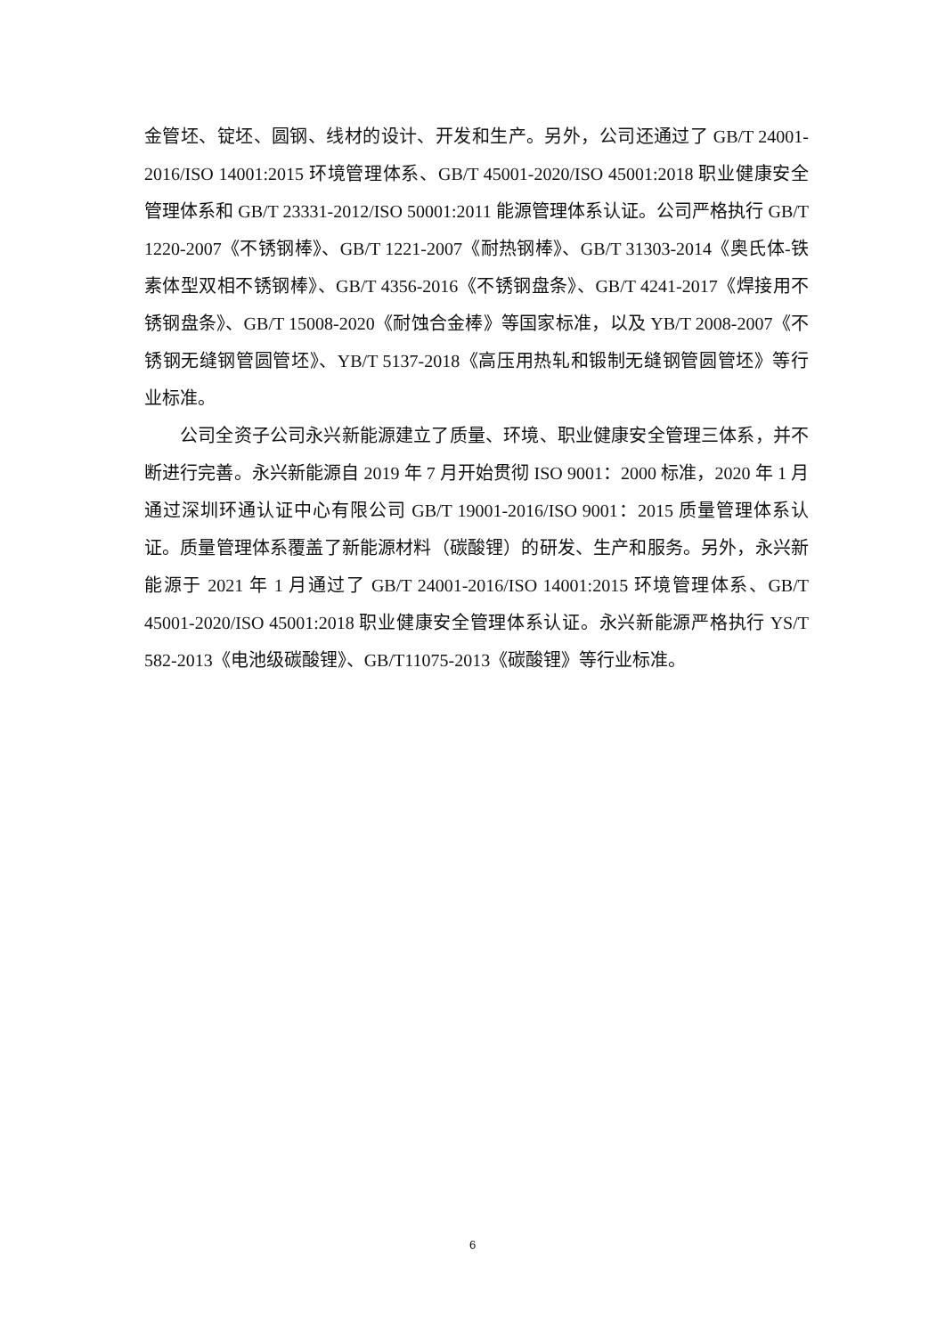金管坯、锭坯、圆钢、线材的设计、开发和生产。另外，公司还通过了 GB/T 24001-2016/ISO 14001:2015 环境管理体系、GB/T 45001-2020/ISO 45001:2018 职业健康安全管理体系和 GB/T 23331-2012/ISO 50001:2011 能源管理体系认证。公司严格执行 GB/T 1220-2007《不锈钢棒》、GB/T 1221-2007《耐热钢棒》、GB/T 31303-2014《奥氏体-铁素体型双相不锈钢棒》、GB/T 4356-2016《不锈钢盘条》、GB/T 4241-2017《焊接用不锈钢盘条》、GB/T 15008-2020《耐蚀合金棒》等国家标准，以及 YB/T 2008-2007《不锈钢无缝钢管圆管坯》、YB/T 5137-2018《高压用热轧和锻制无缝钢管圆管坯》等行业标准。
公司全资子公司永兴新能源建立了质量、环境、职业健康安全管理三体系，并不断进行完善。永兴新能源自 2019 年 7 月开始贯彻 ISO 9001：2000 标准，2020 年 1 月通过深圳环通认证中心有限公司 GB/T 19001-2016/ISO 9001：2015 质量管理体系认证。质量管理体系覆盖了新能源材料（碳酸锂）的研发、生产和服务。另外，永兴新能源于 2021 年 1 月通过了 GB/T 24001-2016/ISO 14001:2015 环境管理体系、GB/T 45001-2020/ISO 45001:2018 职业健康安全管理体系认证。永兴新能源严格执行 YS/T 582-2013《电池级碳酸锂》、GB/T11075-2013《碳酸锂》等行业标准。
6